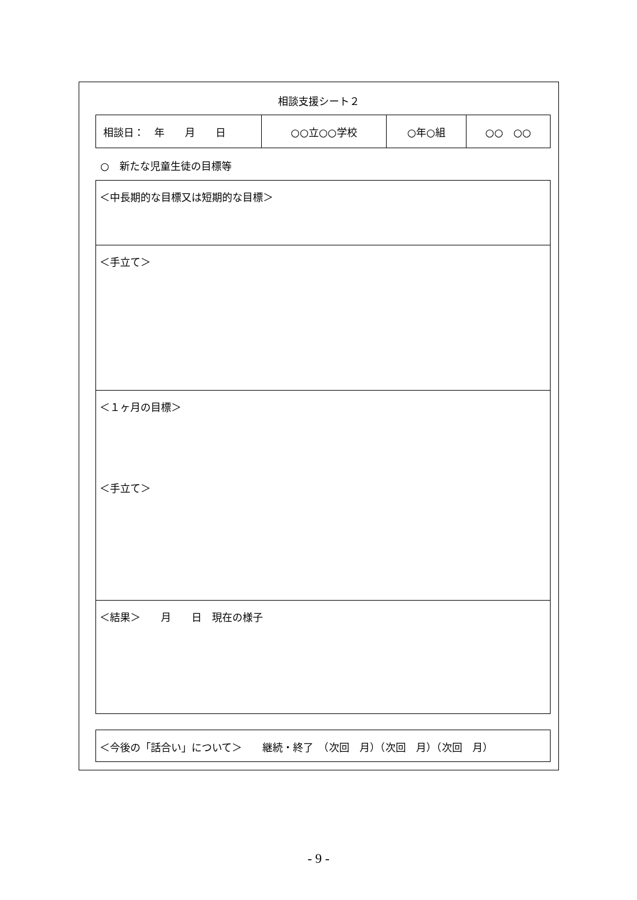相談支援シート２
| 相談日： 年 月 日 | ○○立○○学校 | ○年○組 | ○○ ○○ |
○　新たな児童生徒の目標等
＜中長期的な目標又は短期的な目標＞
＜手立て＞
＜１ヶ月の目標＞
＜手立て＞
＜結果＞　　月　　日　現在の様子
＜今後の「話合い」について＞　　継続・終了　（次回　月）（次回　月）（次回　月）
- 9 -